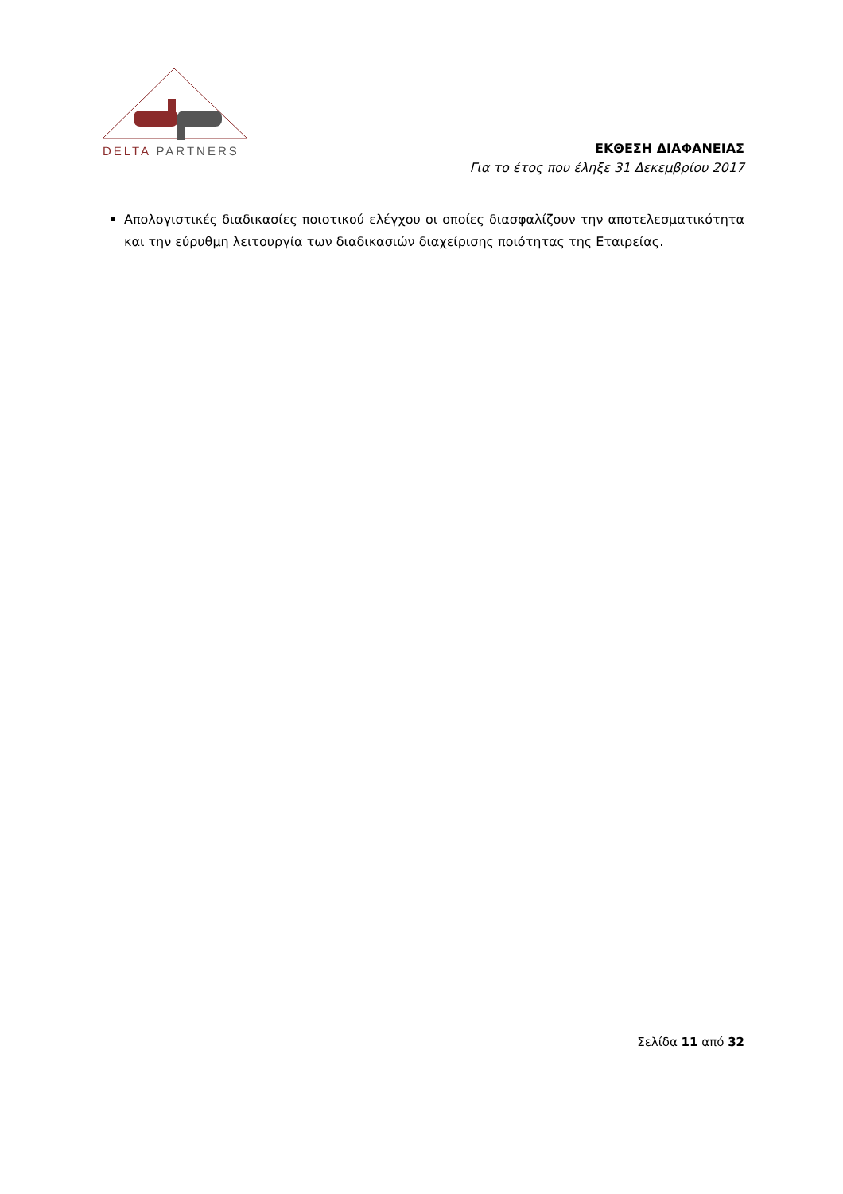DELTA PARTNERS
ΕΚΘΕΣΗ ΔΙΑΦΑΝΕΙΑΣ
Για το έτος που έληξε 31 Δεκεμβρίου 2017
Απολογιστικές διαδικασίες ποιοτικού ελέγχου οι οποίες διασφαλίζουν την αποτελεσματικότητα και την εύρυθμη λειτουργία των διαδικασιών διαχείρισης ποιότητας της Εταιρείας.
Σελίδα 11 από 32